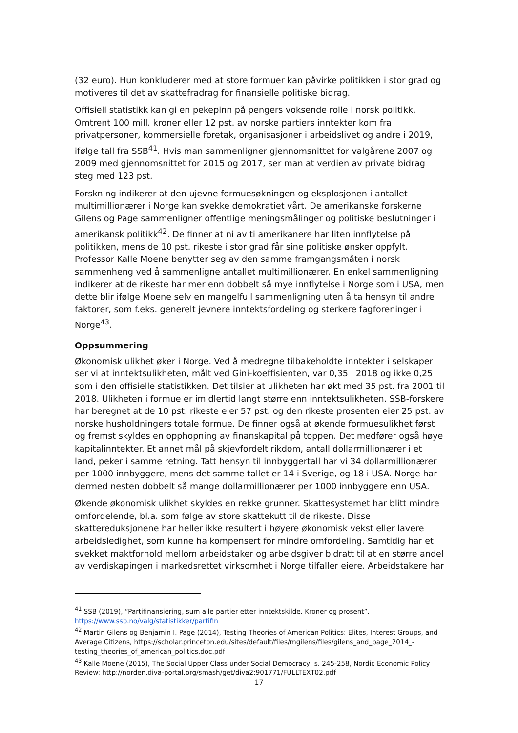(32 euro). Hun konkluderer med at store formuer kan påvirke politikken i stor grad og motiveres til det av skattefradrag for finansielle politiske bidrag.
Offisiell statistikk kan gi en pekepinn på pengers voksende rolle i norsk politikk. Omtrent 100 mill. kroner eller 12 pst. av norske partiers inntekter kom fra privatpersoner, kommersielle foretak, organisasjoner i arbeidslivet og andre i 2019, ifølge tall fra SSB<sup>41</sup>. Hvis man sammenligner gjennomsnittet for valgårene 2007 og 2009 med gjennomsnittet for 2015 og 2017, ser man at verdien av private bidrag steg med 123 pst.
Forskning indikerer at den ujevne formuesøkningen og eksplosjonen i antallet multimillionærer i Norge kan svekke demokratiet vårt. De amerikanske forskerne Gilens og Page sammenligner offentlige meningsmålinger og politiske beslutninger i amerikansk politikk<sup>42</sup>. De finner at ni av ti amerikanere har liten innflytelse på politikken, mens de 10 pst. rikeste i stor grad får sine politiske ønsker oppfylt. Professor Kalle Moene benytter seg av den samme framgangsmåten i norsk sammenheng ved å sammenligne antallet multimillionærer. En enkel sammenligning indikerer at de rikeste har mer enn dobbelt så mye innflytelse i Norge som i USA, men dette blir ifølge Moene selv en mangelfull sammenligning uten å ta hensyn til andre faktorer, som f.eks. generelt jevnere inntektsfordeling og sterkere fagforeninger i Norge<sup>43</sup>.
Oppsummering
Økonomisk ulikhet øker i Norge. Ved å medregne tilbakeholdte inntekter i selskaper ser vi at inntektsulikheten, målt ved Gini-koeffisienten, var 0,35 i 2018 og ikke 0,25 som i den offisielle statistikken. Det tilsier at ulikheten har økt med 35 pst. fra 2001 til 2018. Ulikheten i formue er imidlertid langt større enn inntektsulikheten. SSB-forskere har beregnet at de 10 pst. rikeste eier 57 pst. og den rikeste prosenten eier 25 pst. av norske husholdningers totale formue. De finner også at økende formuesulikhet først og fremst skyldes en opphopning av finanskapital på toppen. Det medfører også høye kapitalinntekter. Et annet mål på skjevfordelt rikdom, antall dollarmillionærer i et land, peker i samme retning. Tatt hensyn til innbyggertall har vi 34 dollarmillionærer per 1000 innbyggere, mens det samme tallet er 14 i Sverige, og 18 i USA. Norge har dermed nesten dobbelt så mange dollarmillionærer per 1000 innbyggere enn USA.
Økende økonomisk ulikhet skyldes en rekke grunner. Skattesystemet har blitt mindre omfordelende, bl.a. som følge av store skattekutt til de rikeste. Disse skattereduksjonene har heller ikke resultert i høyere økonomisk vekst eller lavere arbeidsledighet, som kunne ha kompensert for mindre omfordeling. Samtidig har et svekket maktforhold mellom arbeidstaker og arbeidsgiver bidratt til at en større andel av verdiskapingen i markedsrettet virksomhet i Norge tilfaller eiere. Arbeidstakere har
<sup>41</sup> SSB (2019), “Partifinansiering, sum alle partier etter inntektskilde. Kroner og prosent”. https://www.ssb.no/valg/statistikker/partifin
<sup>42</sup> Martin Gilens og Benjamin I. Page (2014), Testing Theories of American Politics: Elites, Interest Groups, and Average Citizens, https://scholar.princeton.edu/sites/default/files/mgilens/files/gilens_and_page_2014_-testing_theories_of_american_politics.doc.pdf
<sup>43</sup> Kalle Moene (2015), The Social Upper Class under Social Democracy, s. 245-258, Nordic Economic Policy Review: http://norden.diva-portal.org/smash/get/diva2:901771/FULLTEXT02.pdf
17